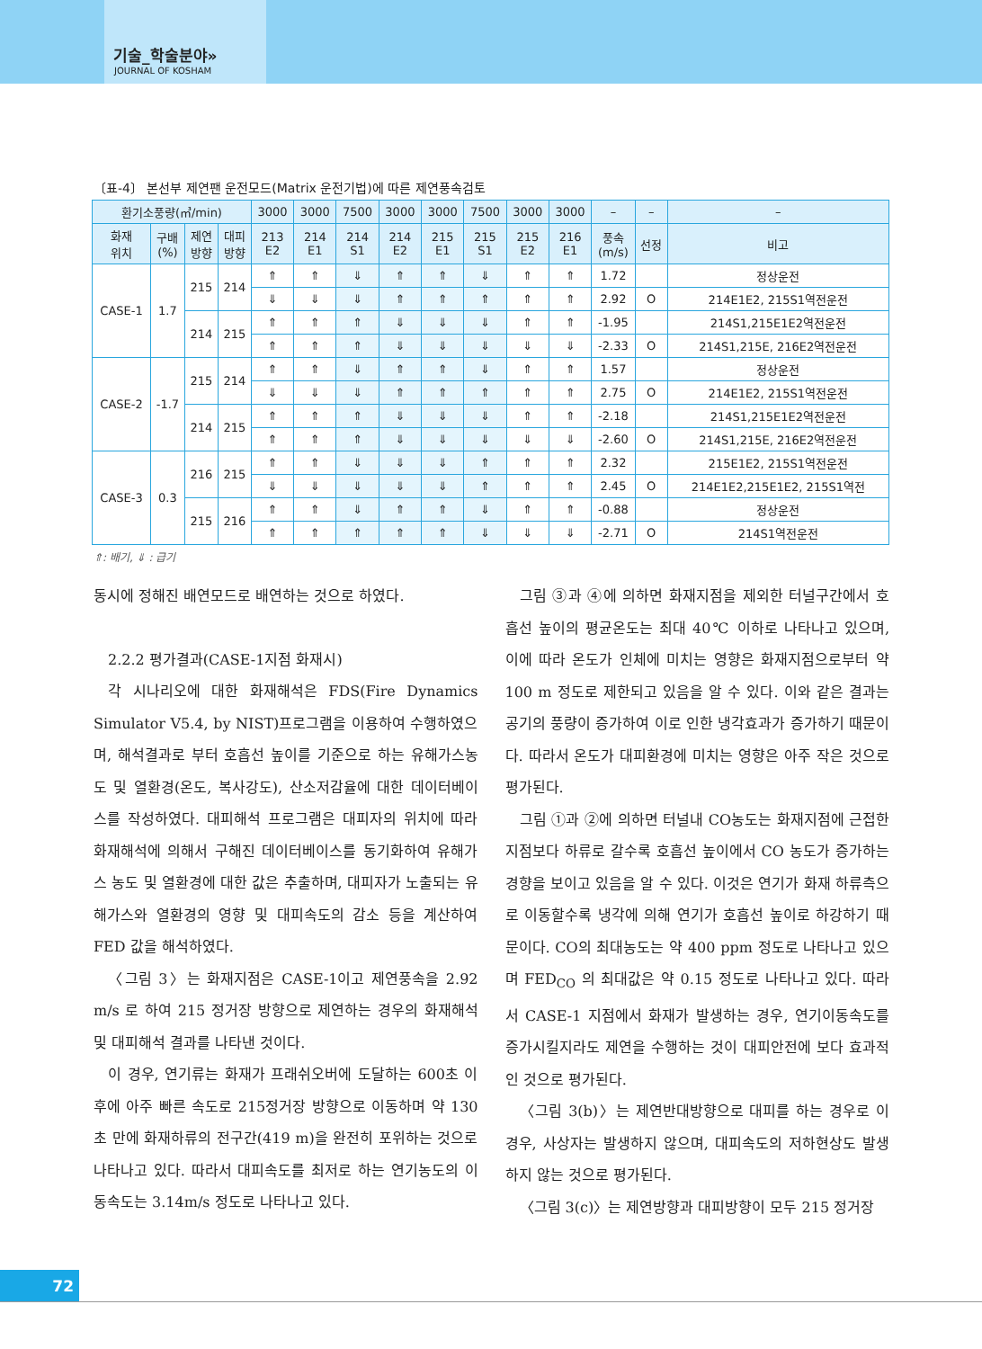기술_학술분야»
JOURNAL OF KOSHAM
〔표-4〕 본선부 제연팬 운전모드(Matrix 운전기법)에 따른 제연풍속검토
| 환기소풍량(㎥/min) | | | | 3000 | 3000 | 7500 | 3000 | 3000 | 7500 | 3000 | 3000 | – | – | – |
| --- | --- | --- | --- | --- | --- | --- | --- | --- | --- | --- | --- | --- | --- | --- |
| 화재 위치 | 구배 (%) | 제연 방향 | 대피 방향 | 213 E2 | 214 E1 | 214 S1 | 214 E2 | 215 E1 | 215 S1 | 215 E2 | 216 E1 | 풍속 (m/s) | 선정 | 비고 |
| CASE-1 | 1.7 | 215 | 214 | ⇑ | ⇑ | ⇓ | ⇑ | ⇑ | ⇓ | ⇑ | ⇑ | 1.72 | | 정상운전 |
| | | | | ⇓ | ⇓ | ⇓ | ⇑ | ⇑ | ⇑ | ⇑ | ⇑ | 2.92 | O | 214E1E2, 215S1역전운전 |
| | | 214 | 215 | ⇑ | ⇑ | ⇑ | ⇓ | ⇓ | ⇓ | ⇑ | ⇑ | -1.95 | | 214S1,215E1E2역전운전 |
| | | | | ⇑ | ⇑ | ⇑ | ⇓ | ⇓ | ⇓ | ⇓ | ⇓ | -2.33 | O | 214S1,215E, 216E2역전운전 |
| CASE-2 | -1.7 | 215 | 214 | ⇑ | ⇑ | ⇓ | ⇑ | ⇑ | ⇓ | ⇑ | ⇑ | 1.57 | | 정상운전 |
| | | | | ⇓ | ⇓ | ⇓ | ⇑ | ⇑ | ⇑ | ⇑ | ⇑ | 2.75 | O | 214E1E2, 215S1역전운전 |
| | | 214 | 215 | ⇑ | ⇑ | ⇑ | ⇓ | ⇓ | ⇓ | ⇑ | ⇑ | -2.18 | | 214S1,215E1E2역전운전 |
| | | | | ⇑ | ⇑ | ⇑ | ⇓ | ⇓ | ⇓ | ⇓ | ⇓ | -2.60 | O | 214S1,215E, 216E2역전운전 |
| CASE-3 | 0.3 | 216 | 215 | ⇑ | ⇑ | ⇓ | ⇓ | ⇓ | ⇑ | ⇑ | ⇑ | 2.32 | | 215E1E2, 215S1역전운전 |
| | | | | ⇓ | ⇓ | ⇓ | ⇓ | ⇓ | ⇑ | ⇑ | ⇑ | 2.45 | O | 214E1E2,215E1E2, 215S1역전 |
| | | 215 | 216 | ⇑ | ⇑ | ⇓ | ⇑ | ⇑ | ⇓ | ⇑ | ⇑ | -0.88 | | 정상운전 |
| | | | | ⇑ | ⇑ | ⇑ | ⇑ | ⇑ | ⇓ | ⇓ | ⇓ | -2.71 | O | 214S1역전운전 |
⇑: 배기, ⇓ : 급기
동시에 정해진 배연모드로 배연하는 것으로 하였다.
2.2.2 평가결과(CASE-1지점 화재시)
각 시나리오에 대한 화재해석은 FDS(Fire Dynamics Simulator V5.4, by NIST)프로그램을 이용하여 수행하였으며, 해석결과로 부터 호흡선 높이를 기준으로 하는 유해가스농도 및 열환경(온도, 복사강도), 산소저감율에 대한 데이터베이스를 작성하였다. 대피해석 프로그램은 대피자의 위치에 따라 화재해석에 의해서 구해진 데이터베이스를 동기화하여 유해가스 농도 및 열환경에 대한 값은 추출하며, 대피자가 노출되는 유해가스와 열환경의 영향 및 대피속도의 감소 등을 계산하여 FED 값을 해석하였다.
〈그림 3〉는 화재지점은 CASE-1이고 제연풍속을 2.92 m/s 로 하여 215 정거장 방향으로 제연하는 경우의 화재해석 및 대피해석 결과를 나타낸 것이다.
이 경우, 연기류는 화재가 프래쉬오버에 도달하는 600초 이후에 아주 빠른 속도로 215정거장 방향으로 이동하며 약 130초 만에 화재하류의 전구간(419 m)을 완전히 포위하는 것으로 나타나고 있다. 따라서 대피속도를 최저로 하는 연기농도의 이동속도는 3.14m/s 정도로 나타나고 있다.
그림 ③과 ④에 의하면 화재지점을 제외한 터널구간에서 호흡선 높이의 평균온도는 최대 40℃ 이하로 나타나고 있으며, 이에 따라 온도가 인체에 미치는 영향은 화재지점으로부터 약 100 m 정도로 제한되고 있음을 알 수 있다. 이와 같은 결과는 공기의 풍량이 증가하여 이로 인한 냉각효과가 증가하기 때문이다. 따라서 온도가 대피환경에 미치는 영향은 아주 작은 것으로 평가된다.
그림 ①과 ②에 의하면 터널내 CO농도는 화재지점에 근접한 지점보다 하류로 갈수록 호흡선 높이에서 CO 농도가 증가하는 경향을 보이고 있음을 알 수 있다. 이것은 연기가 화재 하류측으로 이동할수록 냉각에 의해 연기가 호흡선 높이로 하강하기 때문이다. CO의 최대농도는 약 400 ppm 정도로 나타나고 있으며 FED<sub>CO</sub> 의 최대값은 약 0.15 정도로 나타나고 있다. 따라서 CASE-1 지점에서 화재가 발생하는 경우, 연기이동속도를 증가시킬지라도 제연을 수행하는 것이 대피안전에 보다 효과적인 것으로 평가된다.
〈그림 3(b)〉는 제연반대방향으로 대피를 하는 경우로 이 경우, 사상자는 발생하지 않으며, 대피속도의 저하현상도 발생하지 않는 것으로 평가된다.
〈그림 3(c)〉는 제연방향과 대피방향이 모두 215 정거장
72